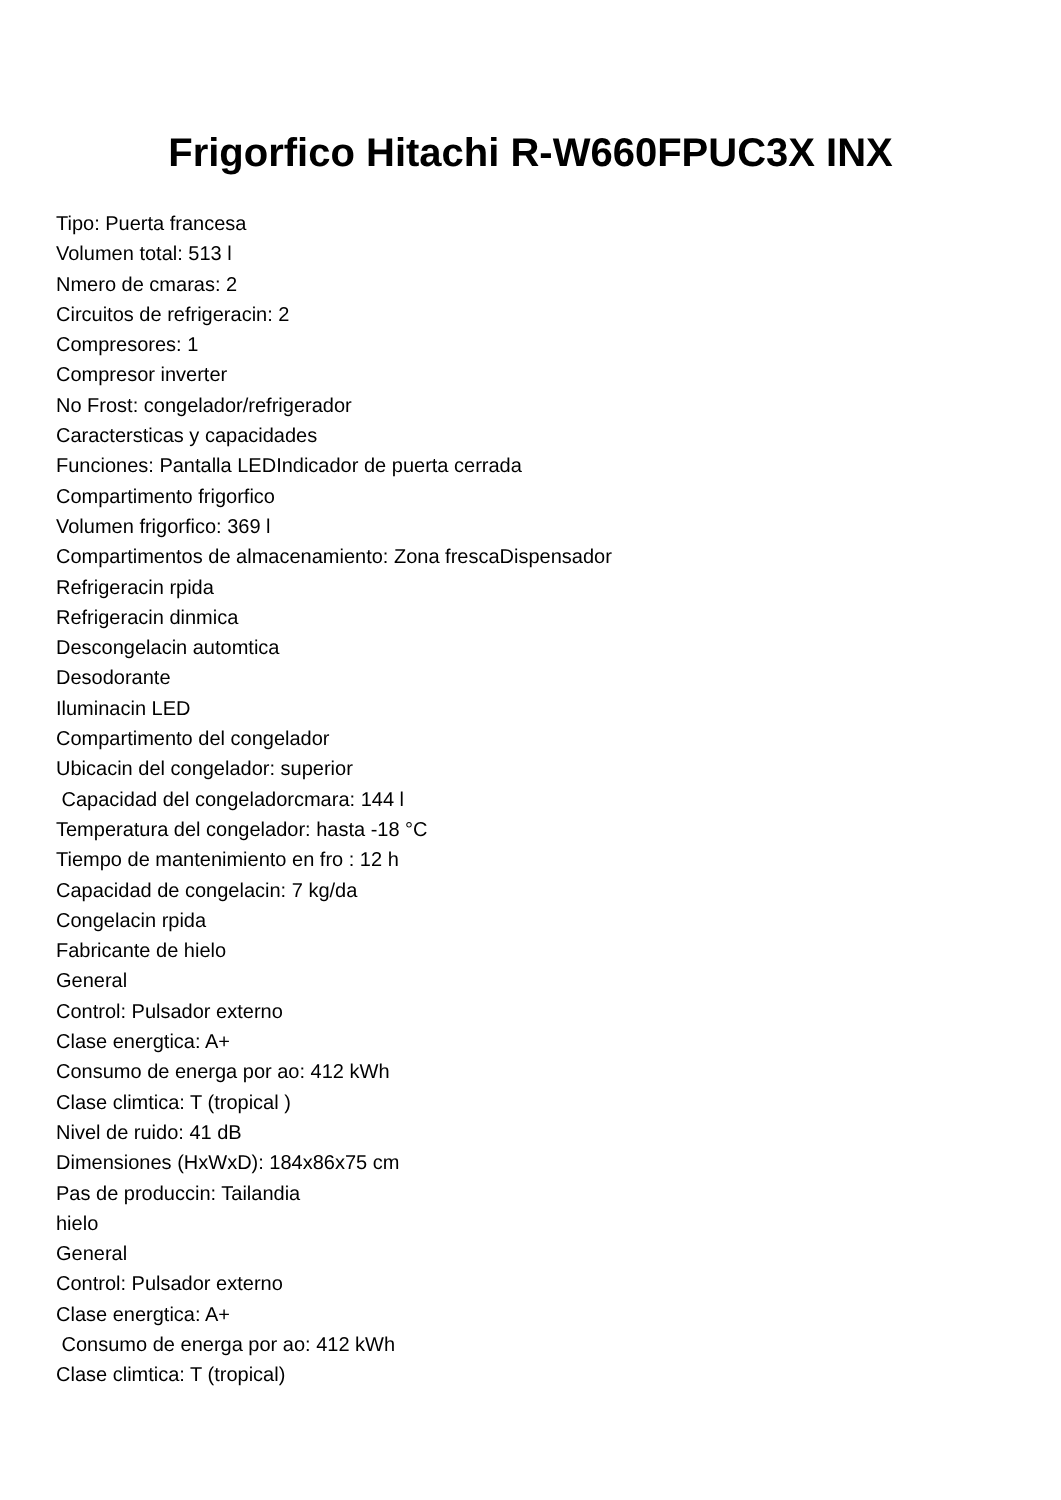Frigorfico Hitachi R-W660FPUC3X INX
Tipo: Puerta francesa Volumen total: 513 l Nmero de cmaras: 2 Circuitos de refrigeracin: 2 Compresores: 1 Compresor inverter No Frost: congelador/refrigerador Caractersticas y capacidades Funciones: Pantalla LEDIndicador de puerta cerrada Compartimento frigorfico Volumen frigorfico: 369 l Compartimentos de almacenamiento: Zona frescaDispensador Refrigeracin rpida Refrigeracin dinmica Descongelacin automtica Desodorante Iluminacin LED Compartimento del congelador Ubicacin del congelador: superior Capacidad del congeladorcmara: 144 l Temperatura del congelador: hasta -18 °C Tiempo de mantenimiento en fro : 12 h Capacidad de congelacin: 7 kg/da Congelacin rpida Fabricante de hielo General Control: Pulsador externo Clase energtica: A+ Consumo de energa por ao: 412 kWh Clase climtica: T (tropical ) Nivel de ruido: 41 dB Dimensiones (HxWxD): 184x86x75 cm Pas de produccin: Tailandia hielo General Control: Pulsador externo Clase energtica: A+ Consumo de energa por ao: 412 kWh Clase climtica: T (tropical)